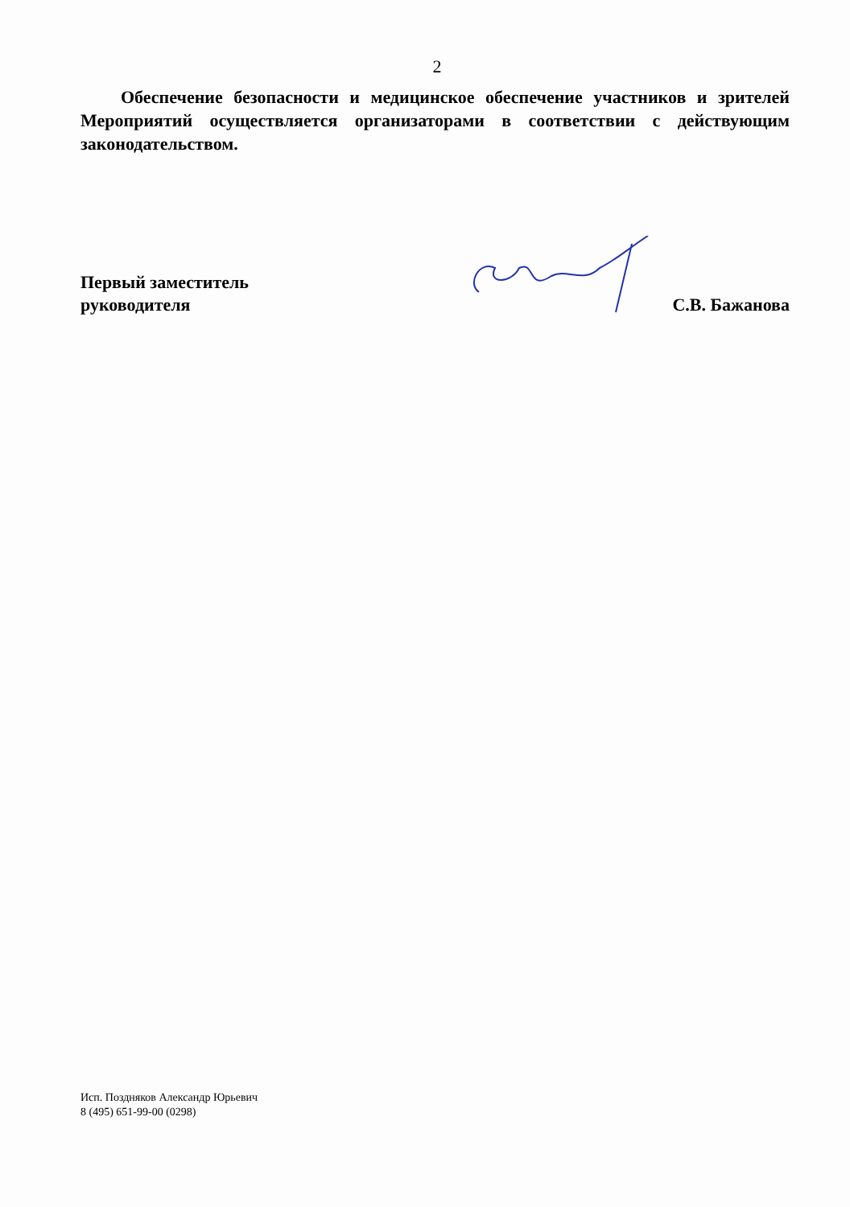2
Обеспечение безопасности и медицинское обеспечение участников и зрителей Мероприятий осуществляется организаторами в соответствии с действующим законодательством.
Первый заместитель
руководителя
С.В. Бажанова
Исп. Поздняков Александр Юрьевич
8 (495) 651-99-00 (0298)